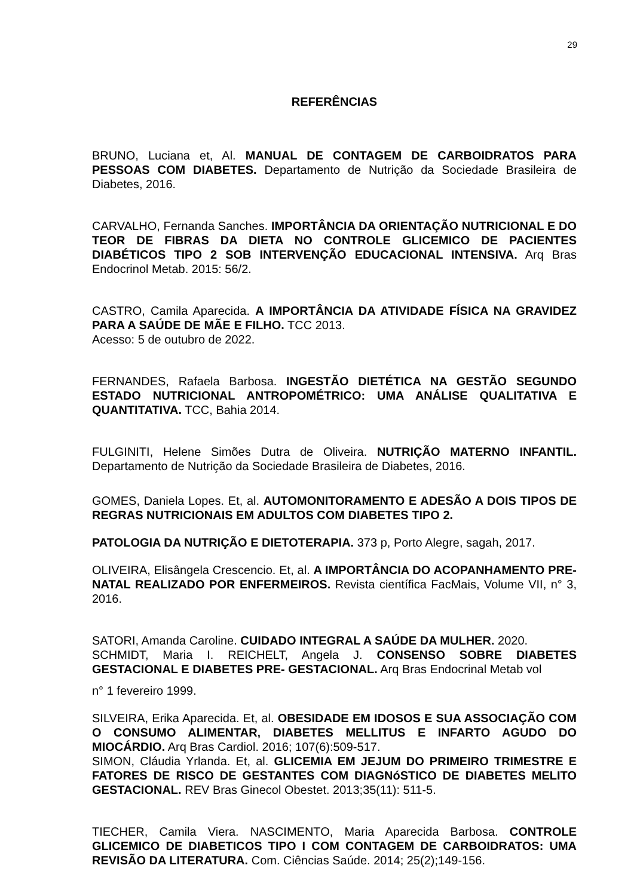29
REFERÊNCIAS
BRUNO, Luciana et, Al. MANUAL DE CONTAGEM DE CARBOIDRATOS PARA PESSOAS COM DIABETES. Departamento de Nutrição da Sociedade Brasileira de Diabetes, 2016.
CARVALHO, Fernanda Sanches. IMPORTÂNCIA DA ORIENTAÇÃO NUTRICIONAL E DO TEOR DE FIBRAS DA DIETA NO CONTROLE GLICEMICO DE PACIENTES DIABÉTICOS TIPO 2 SOB INTERVENÇÃO EDUCACIONAL INTENSIVA. Arq Bras Endocrinol Metab. 2015: 56/2.
CASTRO, Camila Aparecida. A IMPORTÂNCIA DA ATIVIDADE FÍSICA NA GRAVIDEZ PARA A SAÚDE DE MÃE E FILHO. TCC 2013.
Acesso: 5 de outubro de 2022.
FERNANDES, Rafaela Barbosa. INGESTÃO DIETÉTICA NA GESTÃO SEGUNDO ESTADO NUTRICIONAL ANTROPOMÉTRICO: UMA ANÁLISE QUALITATIVA E QUANTITATIVA. TCC, Bahia 2014.
FULGINITI, Helene Simões Dutra de Oliveira. NUTRIÇÃO MATERNO INFANTIL. Departamento de Nutrição da Sociedade Brasileira de Diabetes, 2016.
GOMES, Daniela Lopes. Et, al. AUTOMONITORAMENTO E ADESÃO A DOIS TIPOS DE REGRAS NUTRICIONAIS EM ADULTOS COM DIABETES TIPO 2.
PATOLOGIA DA NUTRIÇÃO E DIETOTERAPIA. 373 p, Porto Alegre, sagah, 2017.
OLIVEIRA, Elisângela Crescencio. Et, al. A IMPORTÂNCIA DO ACOPANHAMENTO PRE-NATAL REALIZADO POR ENFERMEIROS. Revista científica FacMais, Volume VII, n° 3, 2016.
SATORI, Amanda Caroline. CUIDADO INTEGRAL A SAÚDE DA MULHER. 2020.
SCHMIDT, Maria I. REICHELT, Angela J. CONSENSO SOBRE DIABETES GESTACIONAL E DIABETES PRE- GESTACIONAL. Arq Bras Endocrinal Metab vol
n° 1 fevereiro 1999.
SILVEIRA, Erika Aparecida. Et, al. OBESIDADE EM IDOSOS E SUA ASSOCIAÇÃO COM O CONSUMO ALIMENTAR, DIABETES MELLITUS E INFARTO AGUDO DO MIOCÁRDIO. Arq Bras Cardiol. 2016; 107(6):509-517.
SIMON, Cláudia Yrlanda. Et, al. GLICEMIA EM JEJUM DO PRIMEIRO TRIMESTRE E FATORES DE RISCO DE GESTANTES COM DIAGNóSTICO DE DIABETES MELITO GESTACIONAL. REV Bras Ginecol Obestet. 2013;35(11): 511-5.
TIECHER, Camila Viera. NASCIMENTO, Maria Aparecida Barbosa. CONTROLE GLICEMICO DE DIABETICOS TIPO I COM CONTAGEM DE CARBOIDRATOS: UMA REVISÃO DA LITERATURA. Com. Ciências Saúde. 2014; 25(2);149-156.